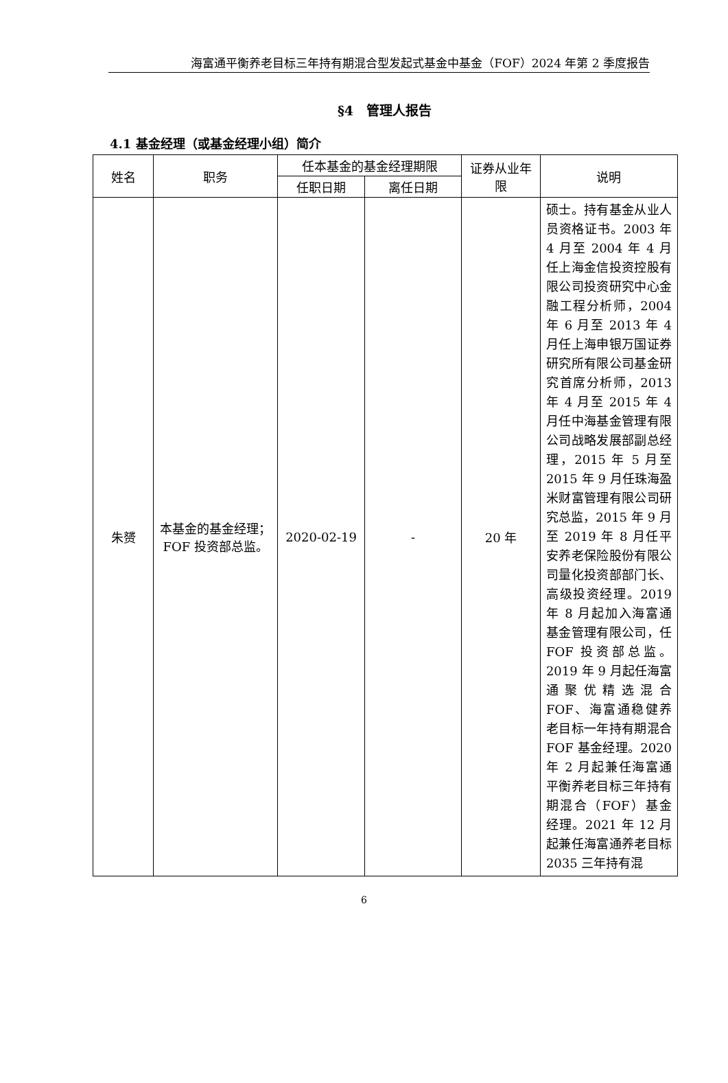海富通平衡养老目标三年持有期混合型发起式基金中基金（FOF）2024 年第 2 季度报告
§4　管理人报告
4.1 基金经理（或基金经理小组）简介
| 姓名 | 职务 | 任本基金的基金经理期限 | | 证券从业年限 | 说明 |
| --- | --- | --- | --- | --- | --- |
| | | 任职日期 | 离任日期 | | |
| 朱赟 | 本基金的基金经理；FOF 投资部总监。 | 2020-02-19 | - | 20 年 | 硕士。持有基金从业人员资格证书。2003 年 4 月至 2004 年 4 月任上海金信投资控股有限公司投资研究中心金融工程分析师，2004 年 6 月至 2013 年 4 月任上海申银万国证券研究所有限公司基金研究首席分析师，2013 年 4 月至 2015 年 4 月任中海基金管理有限公司战略发展部副总经理，2015 年 5 月至 2015 年 9 月任珠海盈米财富管理有限公司研究总监，2015 年 9 月至 2019 年 8 月任平安养老保险股份有限公司量化投资部部门长、高级投资经理。2019 年 8 月起加入海富通基金管理有限公司，任 FOF 投资部总监。2019 年 9 月起任海富通聚优精选混合 FOF、海富通稳健养老目标一年持有期混合 FOF 基金经理。2020 年 2 月起兼任海富通平衡养老目标三年持有期混合（FOF）基金经理。2021 年 12 月起兼任海富通养老目标 2035 三年持有混 |
6